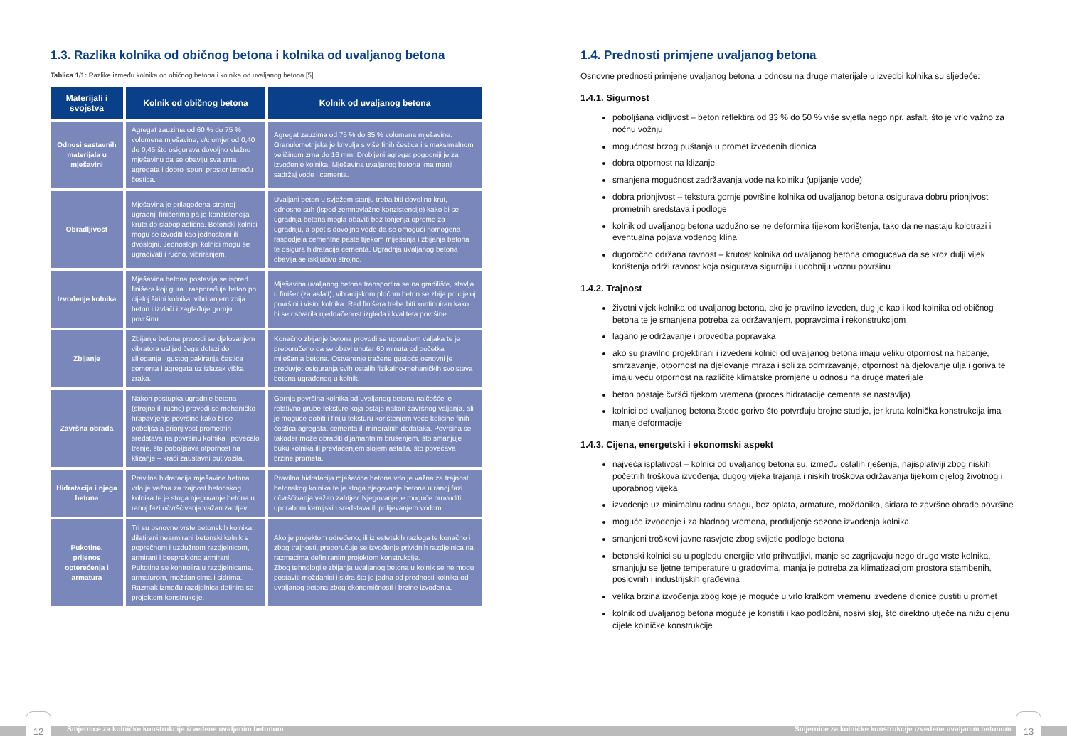1.3. Razlika kolnika od običnog betona i kolnika od uvaljanog betona
Tablica 1/1: Razlike između kolnika od običnog betona i kolnika od uvaljanog betona [5]
| Materijali i svojstva | Kolnik od običnog betona | Kolnik od uvaljanog betona |
| --- | --- | --- |
| Odnosi sastavnih materijala u mješavini | Agregat zauzima od 60 % do 75 % volumena mješavine, v/c omjer od 0,40 do 0,45 što osigurava dovoljno vlažnu mješavinu da se obaviju sva zrna agregata i dobro ispuni prostor između čestica. | Agregat zauzima od 75 % do 85 % volumena mješavine. Granulometrijska je krivulja s više finih čestica i s maksimalnom veličinom zrna do 16 mm. Drobljeni agregat pogodniji je za izvođenje kolnika. Mješavina uvaljanog betona ima manji sadržaj vode i cementa. |
| Obradljivost | Mješavina je prilagođena strojnoj ugradnji finišerima pa je konzistencija kruta do slaboplastična. Betonski kolnici mogu se izvoditi kao jednoslojni ili dvoslojni. Jednoslojni kolnici mogu se ugrađivati i ručno, vibriranjem. | Uvaljani beton u svježem stanju treba biti dovoljno krut, odnosno suh (ispod zemnovlažne konzistencije) kako bi se ugradnja betona mogla obaviti bez tonjenja opreme za ugradnju, a opet s dovoljno vode da se omogući homogena raspodjela cementne paste tijekom miješanja i zbijanja betona te osigura hidratacija cementa. Ugradnja uvaljanog betona obavlja se isključivo strojno. |
| Izvođenje kolnika | Mješavina betona postavlja se ispred finišera koji gura i raspoređuje beton po cijeloj širini kolnika, vibriranjem zbija beton i izvlači i zaglađuje gornju površinu. | Mješavina uvaljanog betona transportira se na gradilište, stavlja u finišer (za asfalt), vibracijskom pločom beton se zbija po cijeloj površini i visini kolnika. Rad finišera treba biti kontinuiran kako bi se ostvarila ujednačenost izgleda i kvaliteta površine. |
| Zbijanje | Zbijanje betona provodi se djelovanjem vibratora uslijed čega dolazi do slijeganja i gustog pakiranja čestica cementa i agregata uz izlazak viška zraka. | Konačno zbijanje betona provodi se uporabom valjaka te je preporučeno da se obavi unutar 60 minuta od početka miješanja betona. Ostvarenje tražene gustoće osnovni je preduvjet osiguranja svih ostalih fizikalno-mehaničkih svojstava betona ugrađenog u kolnik. |
| Završna obrada | Nakon postupka ugradnje betona (strojno ili ručno) provodi se mehaničko hrapavljenje površine kako bi se poboljšala prionjivost prometnih sredstava na površinu kolnika i povećalo trenje, što poboljšava otpornost na klizanje – kraći zaustavni put vozila. | Gornja površina kolnika od uvaljanog betona najčešće je relativno grube teksture koja ostaje nakon završnog valjanja, ali je moguće dobiti i finiju teksturu korištenjem veće količine finih čestica agregata, cementa ili mineralnih dodataka. Površina se također može obraditi dijamantnim brušenjem, što smanjuje buku kolnika ili prevlačenjem slojem asfalta, što povećava brzine prometa. |
| Hidratacija i njega betona | Pravilna hidratacija mješavine betona vrlo je važna za trajnost betonskog kolnika te je stoga njegovanje betona u ranoj fazi očvršćivanja važan zahtjev. | Pravilna hidratacija mješavine betona vrlo je važna za trajnost betonskog kolnika te je stoga njegovanje betona u ranoj fazi očvršćivanja važan zahtjev. Njegovanje je moguće provoditi uporabom kemijskih sredstava ili polijevanjem vodom. |
| Pukotine, prijenos opterećenja i armatura | Tri su osnovne vrste betonskih kolnika: dilatirani nearmirani betonski kolnik s poprečnom i uzdužnom razdjelnicom, armirani i besprekidno armirani. Pukotine se kontroliraju razdjelnicama, armaturom, moždanicima i sidrima. Razmak između razdjelnica definira se projektom konstrukcije. | Ako je projektom određeno, ili iz estetskih razloga te konačno i zbog trajnosti, preporučuje se izvođenje prividnih razdjelnica na razmacima definiranim projektom konstrukcije. Zbog tehnologije zbijanja uvaljanog betona u kolnik se ne mogu postaviti moždanici i sidra što je jedna od prednosti kolnika od uvaljanog betona zbog ekonomičnosti i brzine izvođenja. |
1.4. Prednosti primjene uvaljanog betona
Osnovne prednosti primjene uvaljanog betona u odnosu na druge materijale u izvedbi kolnika su sljedeće:
1.4.1. Sigurnost
poboljšana vidljivost – beton reflektira od 33 % do 50 % više svjetla nego npr. asfalt, što je vrlo važno za noćnu vožnju
mogućnost brzog puštanja u promet izvedenih dionica
dobra otpornost na klizanje
smanjena mogućnost zadržavanja vode na kolniku (upijanje vode)
dobra prionjivost – tekstura gornje površine kolnika od uvaljanog betona osigurava dobru prionjivost prometnih sredstava i podloge
kolnik od uvaljanog betona uzdužno se ne deformira tijekom korištenja, tako da ne nastaju kolotrazi i eventualna pojava vodenog klina
dugoročno održana ravnost – krutost kolnika od uvaljanog betona omogućava da se kroz dulji vijek korištenja održi ravnost koja osigurava sigurniju i udobniju voznu površinu
1.4.2. Trajnost
životni vijek kolnika od uvaljanog betona, ako je pravilno izveden, dug je kao i kod kolnika od običnog betona te je smanjena potreba za održavanjem, popravcima i rekonstrukcijom
lagano je održavanje i provedba popravaka
ako su pravilno projektirani i izvedeni kolnici od uvaljanog betona imaju veliku otpornost na habanje, smrzavanje, otpornost na djelovanje mraza i soli za odmrzavanje, otpornost na djelovanje ulja i goriva te imaju veću otpornost na različite klimatske promjene u odnosu na druge materijale
beton postaje čvršći tijekom vremena (proces hidratacije cementa se nastavlja)
kolnici od uvaljanog betona štede gorivo što potvrđuju brojne studije, jer kruta kolnička konstrukcija ima manje deformacije
1.4.3. Cijena, energetski i ekonomski aspekt
najveća isplativost – kolnici od uvaljanog betona su, između ostalih rješenja, najisplativiji zbog niskih početnih troškova izvođenja, dugog vijeka trajanja i niskih troškova održavanja tijekom cijelog životnog i uporabnog vijeka
izvođenje uz minimalnu radnu snagu, bez oplata, armature, moždanika, sidara te završne obrade površine
moguće izvođenje i za hladnog vremena, produljenje sezone izvođenja kolnika
smanjeni troškovi javne rasvjete zbog svijetle podloge betona
betonski kolnici su u pogledu energije vrlo prihvatljivi, manje se zagrijavaju nego druge vrste kolnika, smanjuju se ljetne temperature u gradovima, manja je potreba za klimatizacijom prostora stambenih, poslovnih i industrijskih građevina
velika brzina izvođenja zbog koje je moguće u vrlo kratkom vremenu izvedene dionice pustiti u promet
kolnik od uvaljanog betona moguće je koristiti i kao podložni, nosivi sloj, što direktno utječe na nižu cijenu cijele kolničke konstrukcije
12
Smjernice za kolničke konstrukcije izvedene uvaljanim betonom
Smjernice za kolničke konstrukcije izvedene uvaljanim betonom
13